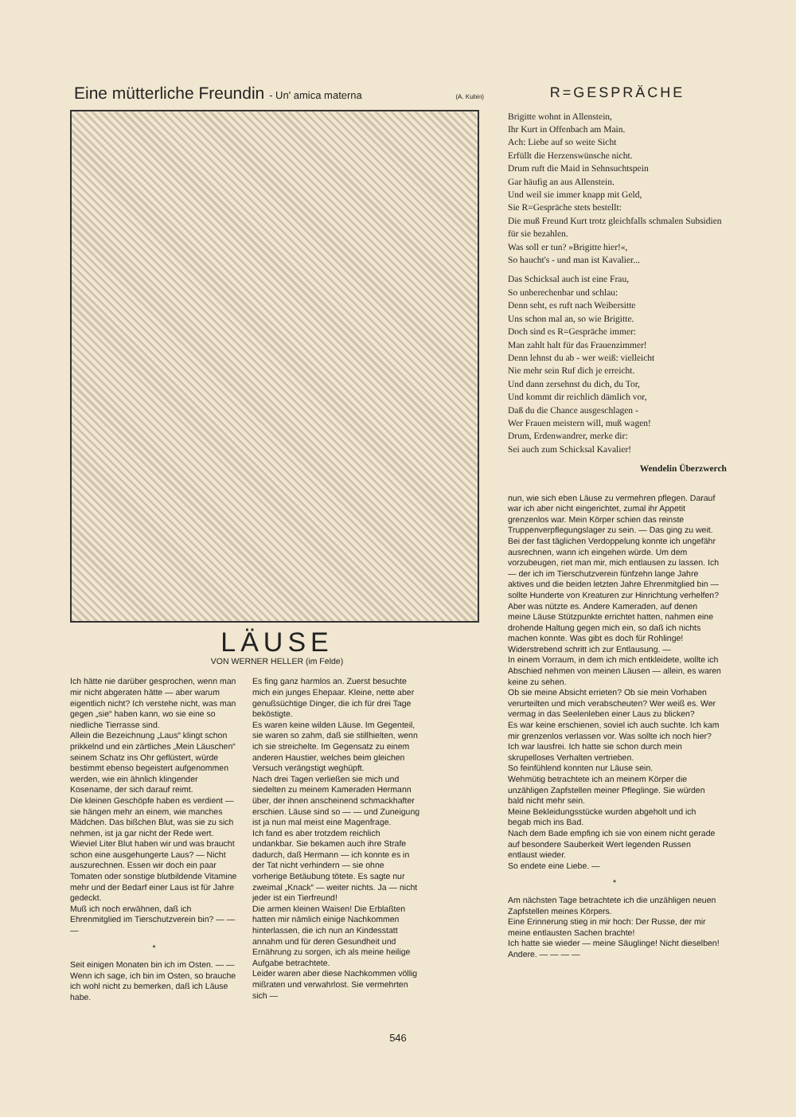Eine mütterliche Freundin - Un' amica materna
(A. Kubin)
LÄUSE
VON WERNER HELLER (im Felde)
Ich hätte nie darüber gesprochen, wenn man mir nicht abgeraten hätte — aber warum eigentlich nicht? Ich verstehe nicht, was man gegen „sie“ haben kann, wo sie eine so niedliche Tierrasse sind.
Allein die Bezeichnung „Laus“ klingt schon prikkelnd und ein zärtliches „Mein Läuschen“ seinem Schatz ins Ohr geflüstert, würde bestimmt ebenso begeistert aufgenommen werden, wie ein ähnlich klingender Kosename, der sich darauf reimt.
Die kleinen Geschöpfe haben es verdient — sie hängen mehr an einem, wie manches Mädchen. Das bißchen Blut, was sie zu sich nehmen, ist ja gar nicht der Rede wert. Wieviel Liter Blut haben wir und was braucht schon eine ausgehungerte Laus? — Nicht auszurechnen. Essen wir doch ein paar Tomaten oder sonstige blutbildende Vitamine mehr und der Bedarf einer Laus ist für Jahre gedeckt.
Muß ich noch erwähnen, daß ich Ehrenmitglied im Tierschutzverein bin? — — —
*
Seit einigen Monaten bin ich im Osten. — — Wenn ich sage, ich bin im Osten, so brauche ich wohl nicht zu bemerken, daß ich Läuse habe.
Es fing ganz harmlos an. Zuerst besuchte mich ein junges Ehepaar. Kleine, nette aber genußsüchtige Dinger, die ich für drei Tage beköstigte.
Es waren keine wilden Läuse. Im Gegenteil, sie waren so zahm, daß sie stillhielten, wenn ich sie streichelte. Im Gegensatz zu einem anderen Haustier, welches beim gleichen Versuch verängstigt weghüpft.
Nach drei Tagen verließen sie mich und siedelten zu meinem Kameraden Hermann über, der ihnen anscheinend schmackhafter erschien. Läuse sind so — — und Zuneigung ist ja nun mal meist eine Magenfrage.
Ich fand es aber trotzdem reichlich undankbar. Sie bekamen auch ihre Strafe dadurch, daß Hermann — ich konnte es in der Tat nicht verhindern — sie ohne vorherige Betäubung tötete. Es sagte nur zweimal „Knack“ — weiter nichts. Ja — nicht jeder ist ein Tierfreund!
Die armen kleinen Waisen! Die Erblaßten hatten mir nämlich einige Nachkommen hinterlassen, die ich nun an Kindesstatt annahm und für deren Gesundheit und Ernährung zu sorgen, ich als meine heilige Aufgabe betrachtete.
Leider waren aber diese Nachkommen völlig mißraten und verwahrlost. Sie vermehrten sich —
R=GESPRÄCHE
Brigitte wohnt in Allenstein,
Ihr Kurt in Offenbach am Main.
Ach: Liebe auf so weite Sicht
Erfüllt die Herzenswünsche nicht.
Drum ruft die Maid in Sehnsuchtspein
Gar häufig an aus Allenstein.
Und weil sie immer knapp mit Geld,
Sie R=Gespräche stets bestellt:
Die muß Freund Kurt trotz gleichfalls schmalen Subsidien für sie bezahlen.
Was soll er tun? »Brigitte hier!«,
So haucht's - und man ist Kavalier...
Das Schicksal auch ist eine Frau,
So unberechenbar und schlau:
Denn seht, es ruft nach Weibersitte
Uns schon mal an, so wie Brigitte.
Doch sind es R=Gespräche immer:
Man zahlt halt für das Frauenzimmer!
Denn lehnst du ab - wer weiß: vielleicht
Nie mehr sein Ruf dich je erreicht.
Und dann zersehnst du dich, du Tor,
Und kommt dir reichlich dämlich vor,
Daß du die Chance ausgeschlagen -
Wer Frauen meistern will, muß wagen!
Drum, Erdenwandrer, merke dir:
Sei auch zum Schicksal Kavalier!
Wendelin Überzwerch
nun, wie sich eben Läuse zu vermehren pflegen. Darauf war ich aber nicht eingerichtet, zumal ihr Appetit grenzenlos war. Mein Körper schien das reinste Truppenverpflegungslager zu sein. — Das ging zu weit.
Bei der fast täglichen Verdoppelung konnte ich ungefähr ausrechnen, wann ich eingehen würde. Um dem vorzubeugen, riet man mir, mich entlausen zu lassen. Ich — der ich im Tierschutzverein fünfzehn lange Jahre aktives und die beiden letzten Jahre Ehrenmitglied bin — sollte Hunderte von Kreaturen zur Hinrichtung verhelfen?
Aber was nützte es. Andere Kameraden, auf denen meine Läuse Stützpunkte errichtet hatten, nahmen eine drohende Haltung gegen mich ein, so daß ich nichts machen konnte. Was gibt es doch für Rohlinge!
Widerstrebend schritt ich zur Entlausung. —
In einem Vorraum, in dem ich mich entkleidete, wollte ich Abschied nehmen von meinen Läusen — allein, es waren keine zu sehen.
Ob sie meine Absicht errieten? Ob sie mein Vorhaben verurteilten und mich verabscheuten? Wer weiß es. Wer vermag in das Seelenleben einer Laus zu blicken?
Es war keine erschienen, soviel ich auch suchte. Ich kam mir grenzenlos verlassen vor. Was sollte ich noch hier? Ich war lausfrei. Ich hatte sie schon durch mein skrupelloses Verhalten vertrieben.
So feinfühlend konnten nur Läuse sein.
Wehmütig betrachtete ich an meinem Körper die unzähligen Zapfstellen meiner Pfleglinge. Sie würden bald nicht mehr sein.
Meine Bekleidungsstücke wurden abgeholt und ich begab mich ins Bad.
Nach dem Bade empfing ich sie von einem nicht gerade auf besondere Sauberkeit Wert legenden Russen entlaust wieder.
So endete eine Liebe. —
*
Am nächsten Tage betrachtete ich die unzähligen neuen Zapfstellen meines Körpers.
Eine Erinnerung stieg in mir hoch: Der Russe, der mir meine entlausten Sachen brachte!
Ich hatte sie wieder — meine Säuglinge! Nicht dieselben! Andere. — — — —
546